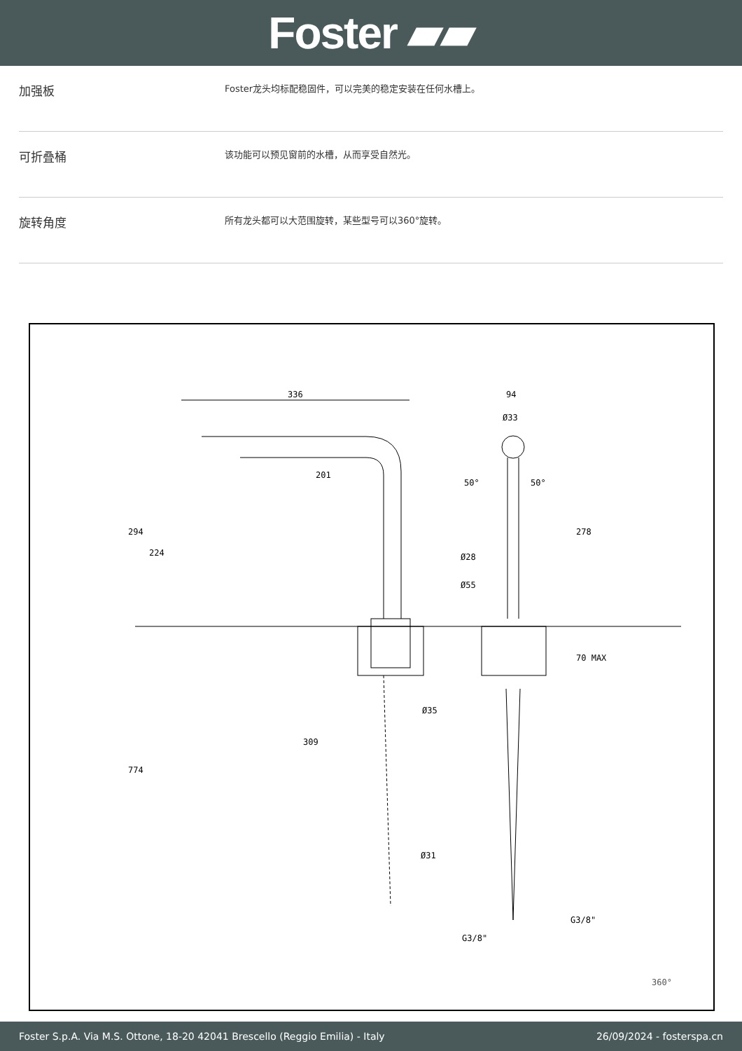Foster ▰▰
加强板
Foster龙头均标配稳固件，可以完美的稳定安装在任何水槽上。
可折叠桶
该功能可以预见窗前的水槽，从而享受自然光。
旋转角度
所有龙头都可以大范围旋转，某些型号可以360°旋转。
336
201
294
224
774
309
Ø35
Ø31
94
Ø33
Ø28
Ø55
278
70 MAX
50°
50°
G3/8"
G3/8"
360°
Foster S.p.A. Via M.S. Ottone, 18-20 42041 Brescello (Reggio Emilia) - Italy 26/09/2024 - fosterspa.cn